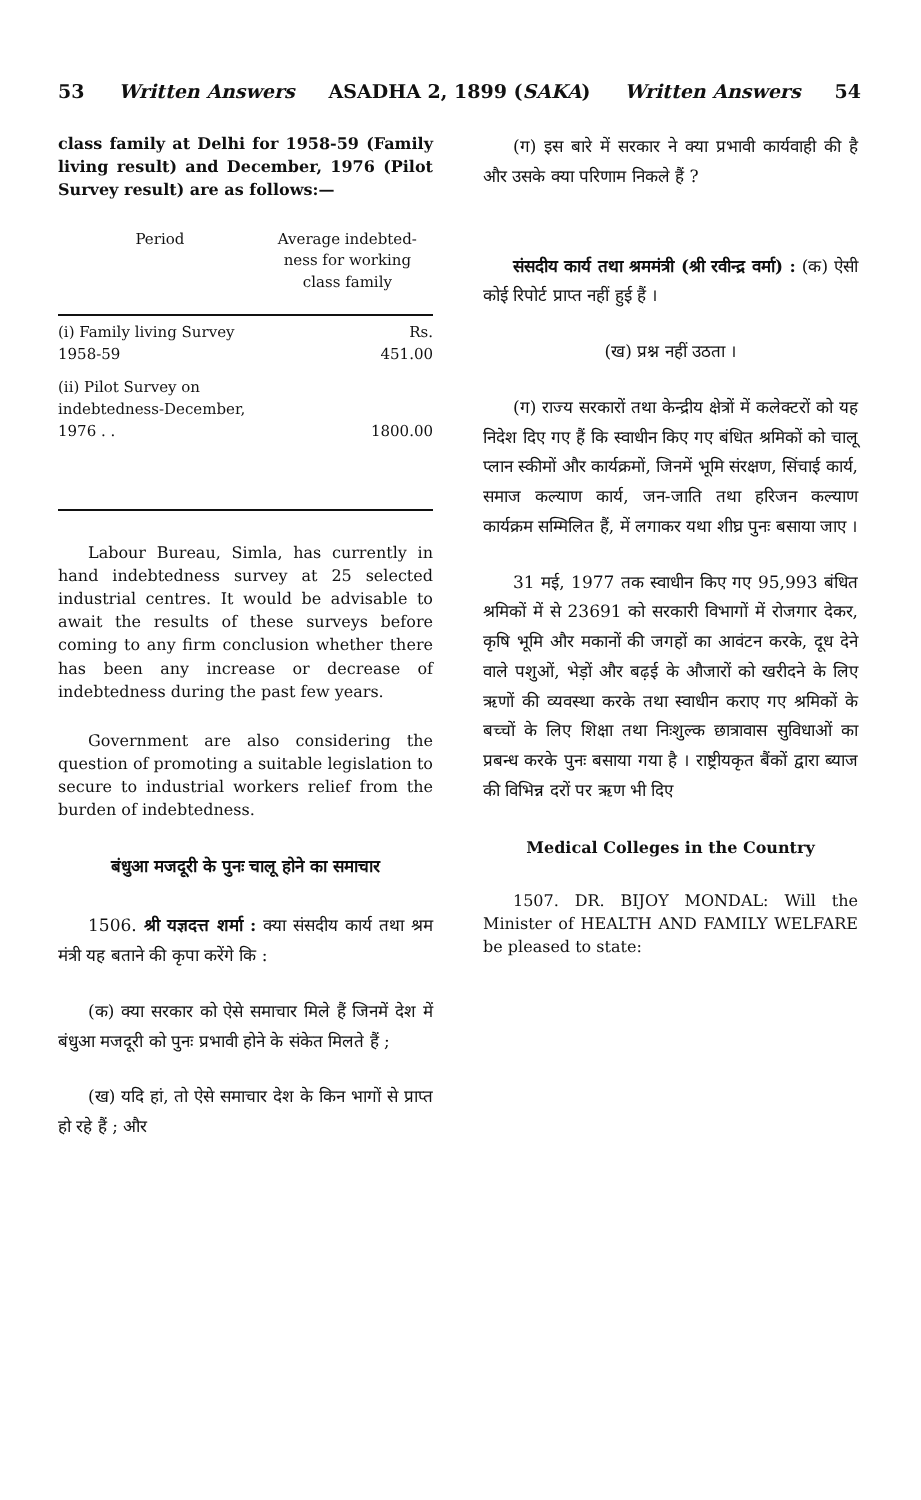53 Written Answers ASADHA 2, 1899 (SAKA) Written Answers 54
class family at Delhi for 1958-59 (Family living result) and December, 1976 (Pilot Survey result) are as follows:—
| Period | Average indebted-ness for working class family |
| --- | --- |
| (i) Family living Survey 1958-59 | Rs. 451.00 |
| (ii) Pilot Survey on indebtedness-December, 1976 . . | 1800.00 |
Labour Bureau, Simla, has currently in hand indebtedness survey at 25 selected industrial centres. It would be advisable to await the results of these surveys before coming to any firm conclusion whether there has been any increase or decrease of indebtedness during the past few years.
Government are also considering the question of promoting a suitable legislation to secure to industrial workers relief from the burden of indebtedness.
बंधुआ मजदूरी के पुनः चालू होने का समाचार
1506. श्री यज्ञदत्त शर्मा : क्या संसदीय कार्य तथा श्रम मंत्री यह बताने की कृपा करेंगे कि :
(क) क्या सरकार को ऐसे समाचार मिले हैं जिनमें देश में बंधुआ मजदूरी को पुनः प्रभावी होने के संकेत मिलते हैं ;
(ख) यदि हां, तो ऐसे समाचार देश के किन भागों से प्राप्त हो रहे हैं ; और
(ग) इस बारे में सरकार ने क्या प्रभावी कार्यवाही की है और उसके क्या परिणाम निकले हैं ?
संसदीय कार्य तथा श्रममंत्री (श्री रवीन्द्र वर्मा) : (क) ऐसी कोई रिपोर्ट प्राप्त नहीं हुई हैं ।
(ख) प्रश्न नहीं उठता ।
(ग) राज्य सरकारों तथा केन्द्रीय क्षेत्रों में कलेक्टरों को यह निदेश दिए गए हैं कि स्वाधीन किए गए बंधित श्रमिकों को चालू प्लान स्कीमों और कार्यक्रमों, जिनमें भूमि संरक्षण, सिंचाई कार्य, समाज कल्याण कार्य, जन-जाति तथा हरिजन कल्याण कार्यक्रम सम्मिलित हैं, में लगाकर यथा शीघ्र पुनः बसाया जाए ।
31 मई, 1977 तक स्वाधीन किए गए 95,993 बंधित श्रमिकों में से 23691 को सरकारी विभागों में रोजगार देकर, कृषि भूमि और मकानों की जगहों का आवंटन करके, दूध देने वाले पशुओं, भेड़ों और बढ़ई के औजारों को खरीदने के लिए ऋणों की व्यवस्था करके तथा स्वाधीन कराए गए श्रमिकों के बच्चों के लिए शिक्षा तथा निःशुल्क छात्रावास सुविधाओं का प्रबन्ध करके पुनः बसाया गया है । राष्ट्रीयकृत बैंकों द्वारा ब्याज की विभिन्न दरों पर ऋण भी दिए
Medical Colleges in the Country
1507. DR. BIJOY MONDAL: Will the Minister of HEALTH AND FAMILY WELFARE be pleased to state: